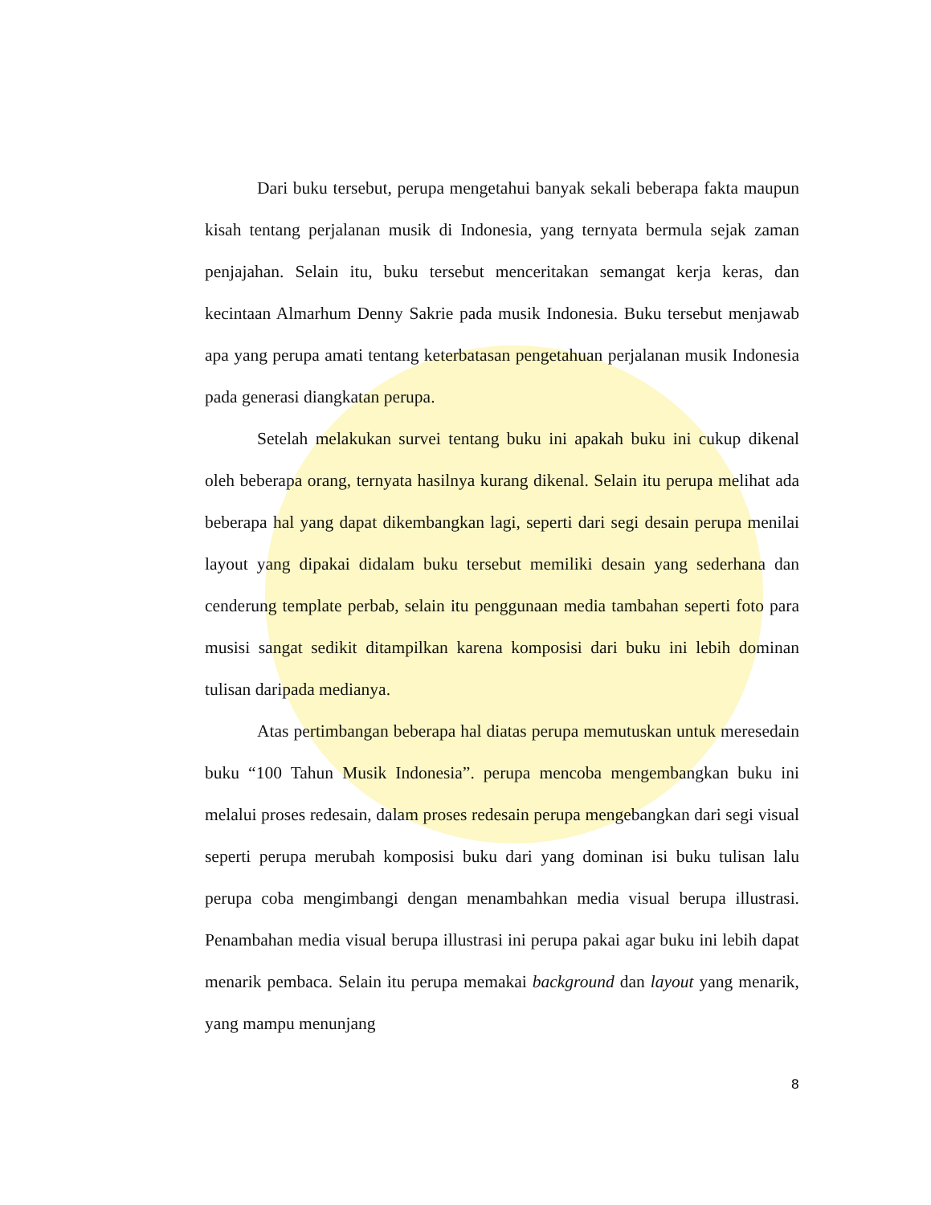Dari buku tersebut, perupa mengetahui banyak sekali beberapa fakta maupun kisah tentang perjalanan musik di Indonesia, yang ternyata bermula sejak zaman penjajahan. Selain itu, buku tersebut menceritakan semangat kerja keras, dan kecintaan Almarhum Denny Sakrie pada musik Indonesia. Buku tersebut menjawab apa yang perupa amati tentang keterbatasan pengetahuan perjalanan musik Indonesia pada generasi diangkatan perupa.
Setelah melakukan survei tentang buku ini apakah buku ini cukup dikenal oleh beberapa orang, ternyata hasilnya kurang dikenal. Selain itu perupa melihat ada beberapa hal yang dapat dikembangkan lagi, seperti dari segi desain perupa menilai layout yang dipakai didalam buku tersebut memiliki desain yang sederhana dan cenderung template perbab, selain itu penggunaan media tambahan seperti foto para musisi sangat sedikit ditampilkan karena komposisi dari buku ini lebih dominan tulisan daripada medianya.
Atas pertimbangan beberapa hal diatas perupa memutuskan untuk meresedain buku “100 Tahun Musik Indonesia”. perupa mencoba mengembangkan buku ini melalui proses redesain, dalam proses redesain perupa mengebangkan dari segi visual seperti perupa merubah komposisi buku dari yang dominan isi buku tulisan lalu perupa coba mengimbangi dengan menambahkan media visual berupa illustrasi. Penambahan media visual berupa illustrasi ini perupa pakai agar buku ini lebih dapat menarik pembaca. Selain itu perupa memakai background dan layout yang menarik, yang mampu menunjang
8